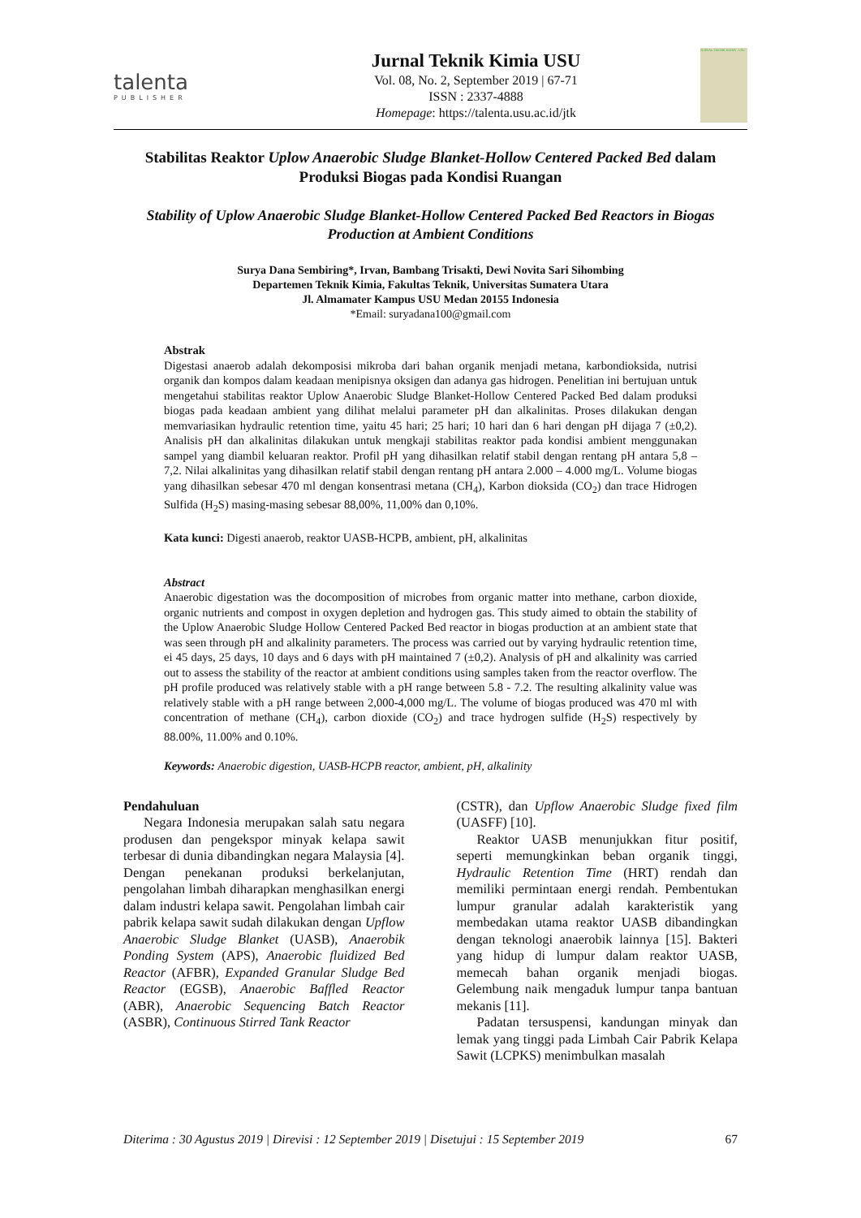talenta
PUBLISHER
Jurnal Teknik Kimia USU
Vol. 08, No. 2, September 2019 | 67-71
ISSN : 2337-4888
Homepage: https://talenta.usu.ac.id/jtk
JURNAL TEKNIK KIMIA - USU
Stabilitas Reaktor Uplow Anaerobic Sludge Blanket-Hollow Centered Packed Bed dalam Produksi Biogas pada Kondisi Ruangan
Stability of Uplow Anaerobic Sludge Blanket-Hollow Centered Packed Bed Reactors in Biogas Production at Ambient Conditions
Surya Dana Sembiring*, Irvan, Bambang Trisakti, Dewi Novita Sari Sihombing
Departemen Teknik Kimia, Fakultas Teknik, Universitas Sumatera Utara
Jl. Almamater Kampus USU Medan 20155 Indonesia
*Email: suryadana100@gmail.com
Abstrak
Digestasi anaerob adalah dekomposisi mikroba dari bahan organik menjadi metana, karbondioksida, nutrisi organik dan kompos dalam keadaan menipisnya oksigen dan adanya gas hidrogen. Penelitian ini bertujuan untuk mengetahui stabilitas reaktor Uplow Anaerobic Sludge Blanket-Hollow Centered Packed Bed dalam produksi biogas pada keadaan ambient yang dilihat melalui parameter pH dan alkalinitas. Proses dilakukan dengan memvariasikan hydraulic retention time, yaitu 45 hari; 25 hari; 10 hari dan 6 hari dengan pH dijaga 7 (±0,2). Analisis pH dan alkalinitas dilakukan untuk mengkaji stabilitas reaktor pada kondisi ambient menggunakan sampel yang diambil keluaran reaktor. Profil pH yang dihasilkan relatif stabil dengan rentang pH antara 5,8 – 7,2. Nilai alkalinitas yang dihasilkan relatif stabil dengan rentang pH antara 2.000 – 4.000 mg/L. Volume biogas yang dihasilkan sebesar 470 ml dengan konsentrasi metana (CH<sub>4</sub>), Karbon dioksida (CO<sub>2</sub>) dan trace Hidrogen Sulfida (H<sub>2</sub>S) masing-masing sebesar 88,00%, 11,00% dan 0,10%.
Kata kunci: Digesti anaerob, reaktor UASB-HCPB, ambient, pH, alkalinitas
Abstract
Anaerobic digestation was the docomposition of microbes from organic matter into methane, carbon dioxide, organic nutrients and compost in oxygen depletion and hydrogen gas. This study aimed to obtain the stability of the Uplow Anaerobic Sludge Hollow Centered Packed Bed reactor in biogas production at an ambient state that was seen through pH and alkalinity parameters. The process was carried out by varying hydraulic retention time, ei 45 days, 25 days, 10 days and 6 days with pH maintained 7 (±0,2). Analysis of pH and alkalinity was carried out to assess the stability of the reactor at ambient conditions using samples taken from the reactor overflow. The pH profile produced was relatively stable with a pH range between 5.8 - 7.2. The resulting alkalinity value was relatively stable with a pH range between 2,000-4,000 mg/L. The volume of biogas produced was 470 ml with concentration of methane (CH<sub>4</sub>), carbon dioxide (CO<sub>2</sub>) and trace hydrogen sulfide (H<sub>2</sub>S) respectively by 88.00%, 11.00% and 0.10%.
Keywords: Anaerobic digestion, UASB-HCPB reactor, ambient, pH, alkalinity
Pendahuluan
Negara Indonesia merupakan salah satu negara produsen dan pengekspor minyak kelapa sawit terbesar di dunia dibandingkan negara Malaysia [4]. Dengan penekanan produksi berkelanjutan, pengolahan limbah diharapkan menghasilkan energi dalam industri kelapa sawit. Pengolahan limbah cair pabrik kelapa sawit sudah dilakukan dengan Upflow Anaerobic Sludge Blanket (UASB), Anaerobik Ponding System (APS), Anaerobic fluidized Bed Reactor (AFBR), Expanded Granular Sludge Bed Reactor (EGSB), Anaerobic Baffled Reactor (ABR), Anaerobic Sequencing Batch Reactor (ASBR), Continuous Stirred Tank Reactor
(CSTR), dan Upflow Anaerobic Sludge fixed film (UASFF) [10].
Reaktor UASB menunjukkan fitur positif, seperti memungkinkan beban organik tinggi, Hydraulic Retention Time (HRT) rendah dan memiliki permintaan energi rendah. Pembentukan lumpur granular adalah karakteristik yang membedakan utama reaktor UASB dibandingkan dengan teknologi anaerobik lainnya [15]. Bakteri yang hidup di lumpur dalam reaktor UASB, memecah bahan organik menjadi biogas. Gelembung naik mengaduk lumpur tanpa bantuan mekanis [11].
Padatan tersuspensi, kandungan minyak dan lemak yang tinggi pada Limbah Cair Pabrik Kelapa Sawit (LCPKS) menimbulkan masalah
Diterima : 30 Agustus 2019 | Direvisi : 12 September 2019 | Disetujui : 15 September 2019 67